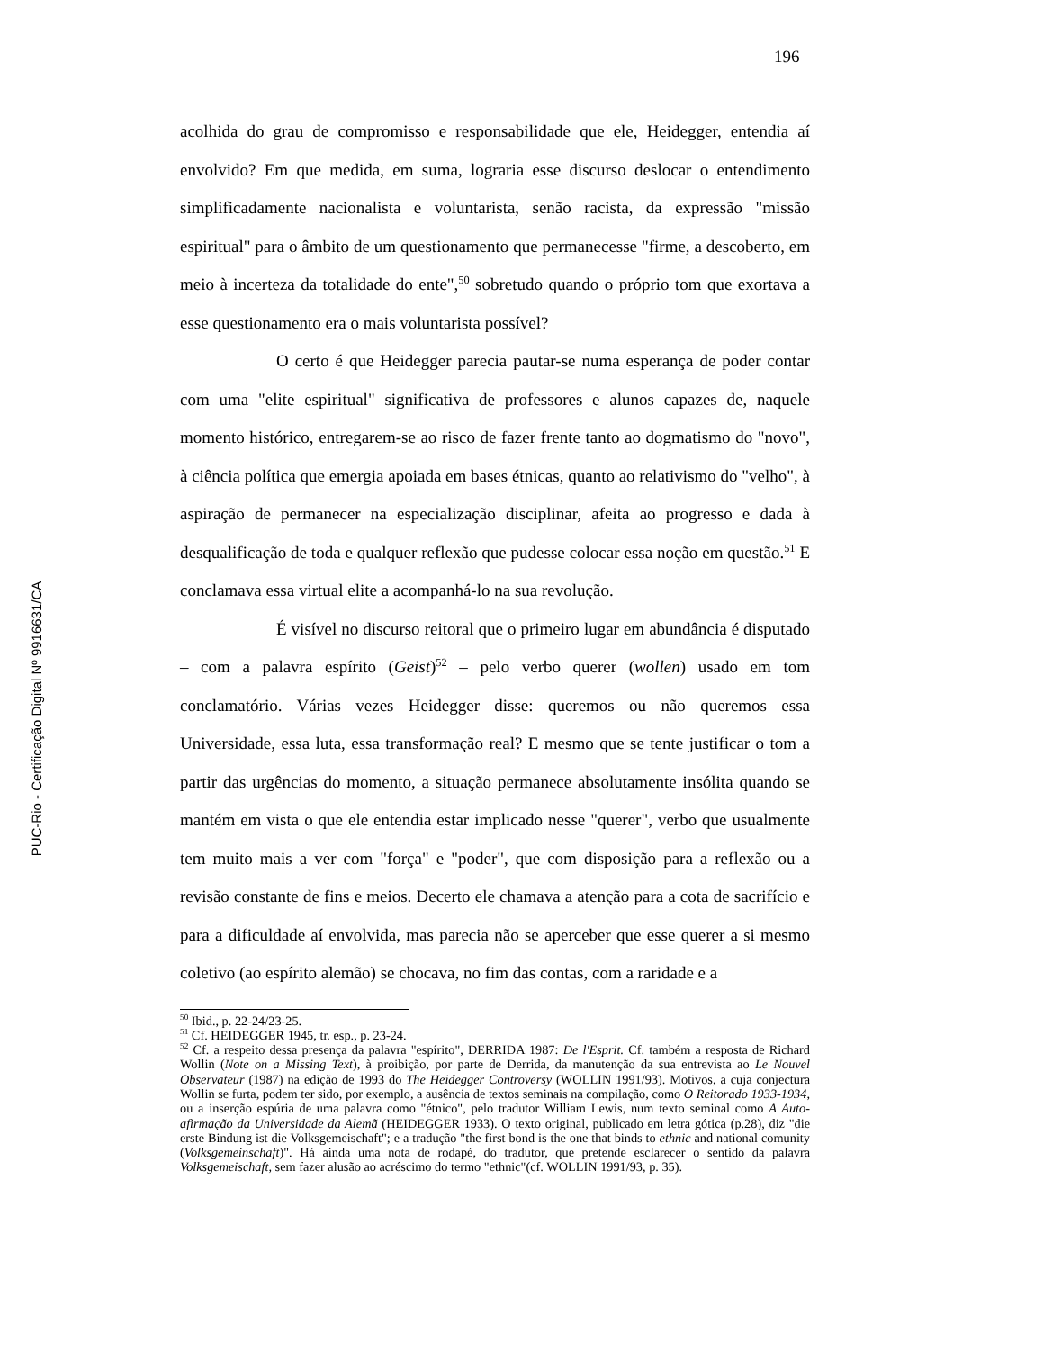PUC-Rio - Certificação Digital Nº 9916631/CA
196
acolhida do grau de compromisso e responsabilidade que ele, Heidegger, entendia aí envolvido? Em que medida, em suma, lograria esse discurso deslocar o entendimento simplificadamente nacionalista e voluntarista, senão racista, da expressão "missão espiritual" para o âmbito de um questionamento que permanecesse "firme, a descoberto, em meio à incerteza da totalidade do ente",<sup>50</sup> sobretudo quando o próprio tom que exortava a esse questionamento era o mais voluntarista possível?
O certo é que Heidegger parecia pautar-se numa esperança de poder contar com uma "elite espiritual" significativa de professores e alunos capazes de, naquele momento histórico, entregarem-se ao risco de fazer frente tanto ao dogmatismo do "novo", à ciência política que emergia apoiada em bases étnicas, quanto ao relativismo do "velho", à aspiração de permanecer na especialização disciplinar, afeita ao progresso e dada à desqualificação de toda e qualquer reflexão que pudesse colocar essa noção em questão.<sup>51</sup> E conclamava essa virtual elite a acompanhá-lo na sua revolução.
É visível no discurso reitoral que o primeiro lugar em abundância é disputado – com a palavra espírito (Geist)<sup>52</sup> – pelo verbo querer (wollen) usado em tom conclamatório. Várias vezes Heidegger disse: queremos ou não queremos essa Universidade, essa luta, essa transformação real? E mesmo que se tente justificar o tom a partir das urgências do momento, a situação permanece absolutamente insólita quando se mantém em vista o que ele entendia estar implicado nesse "querer", verbo que usualmente tem muito mais a ver com "força" e "poder", que com disposição para a reflexão ou a revisão constante de fins e meios. Decerto ele chamava a atenção para a cota de sacrifício e para a dificuldade aí envolvida, mas parecia não se aperceber que esse querer a si mesmo coletivo (ao espírito alemão) se chocava, no fim das contas, com a raridade e a
<sup>50</sup> Ibid., p. 22-24/23-25.
<sup>51</sup> Cf. HEIDEGGER 1945, tr. esp., p. 23-24.
<sup>52</sup> Cf. a respeito dessa presença da palavra "espírito", DERRIDA 1987: De l'Esprit. Cf. também a resposta de Richard Wollin (Note on a Missing Text), à proibição, por parte de Derrida, da manutenção da sua entrevista ao Le Nouvel Observateur (1987) na edição de 1993 do The Heidegger Controversy (WOLLIN 1991/93). Motivos, a cuja conjectura Wollin se furta, podem ter sido, por exemplo, a ausência de textos seminais na compilação, como O Reitorado 1933-1934, ou a inserção espúria de uma palavra como "étnico", pelo tradutor William Lewis, num texto seminal como A Auto-afirmação da Universidade da Alemã (HEIDEGGER 1933). O texto original, publicado em letra gótica (p.28), diz "die erste Bindung ist die Volksgemeischaft"; e a tradução "the first bond is the one that binds to ethnic and national comunity (Volksgemeinschaft)". Há ainda uma nota de rodapé, do tradutor, que pretende esclarecer o sentido da palavra Volksgemeischaft, sem fazer alusão ao acréscimo do termo "ethnic"(cf. WOLLIN 1991/93, p. 35).